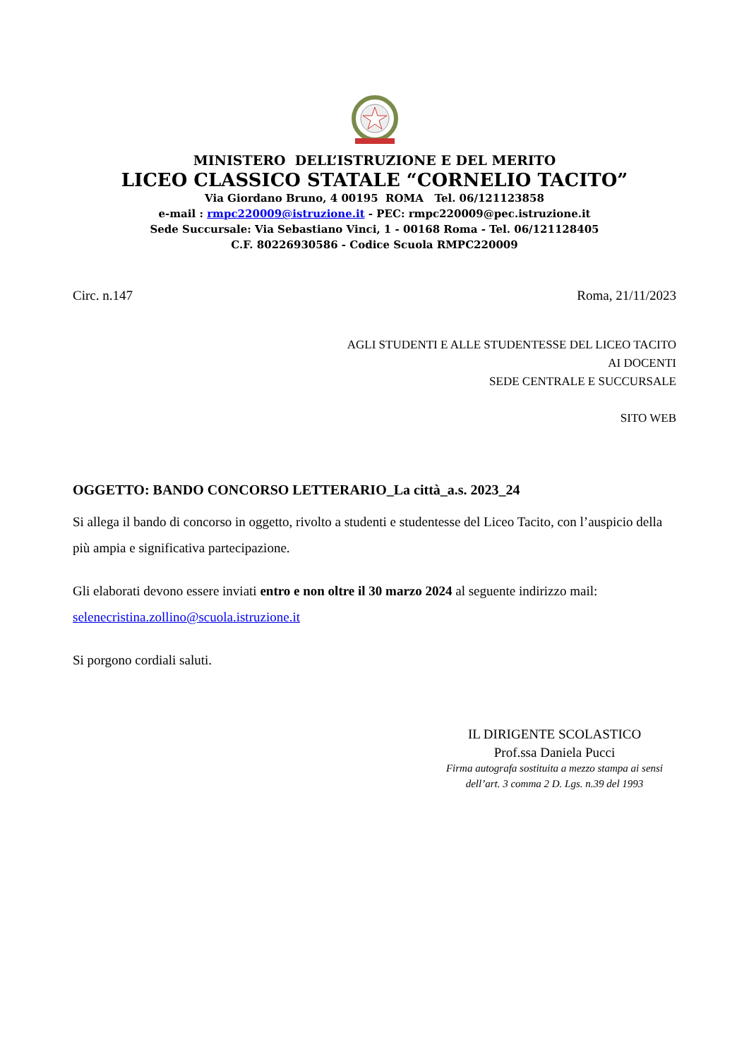MINISTERO DELL’ISTRUZIONE E DEL MERITO
LICEO CLASSICO STATALE “CORNELIO TACITO”
Via Giordano Bruno, 4 00195 ROMA Tel. 06/121123858
e-mail : rmpc220009@istruzione.it - PEC: rmpc220009@pec.istruzione.it
Sede Succursale: Via Sebastiano Vinci, 1 - 00168 Roma - Tel. 06/121128405
C.F. 80226930586 - Codice Scuola RMPC220009
Circ. n.147 Roma, 21/11/2023
AGLI STUDENTI E ALLE STUDENTESSE DEL LICEO TACITO
AI DOCENTI
SEDE CENTRALE E SUCCURSALE
SITO WEB
OGGETTO: BANDO CONCORSO LETTERARIO_La città_a.s. 2023_24
Si allega il bando di concorso in oggetto, rivolto a studenti e studentesse del Liceo Tacito, con l’auspicio della più ampia e significativa partecipazione.
Gli elaborati devono essere inviati entro e non oltre il 30 marzo 2024 al seguente indirizzo mail: selenecristina.zollino@scuola.istruzione.it
Si porgono cordiali saluti.
IL DIRIGENTE SCOLASTICO
Prof.ssa Daniela Pucci
Firma autografa sostituita a mezzo stampa ai sensi
dell’art. 3 comma 2 D. Lgs. n.39 del 1993